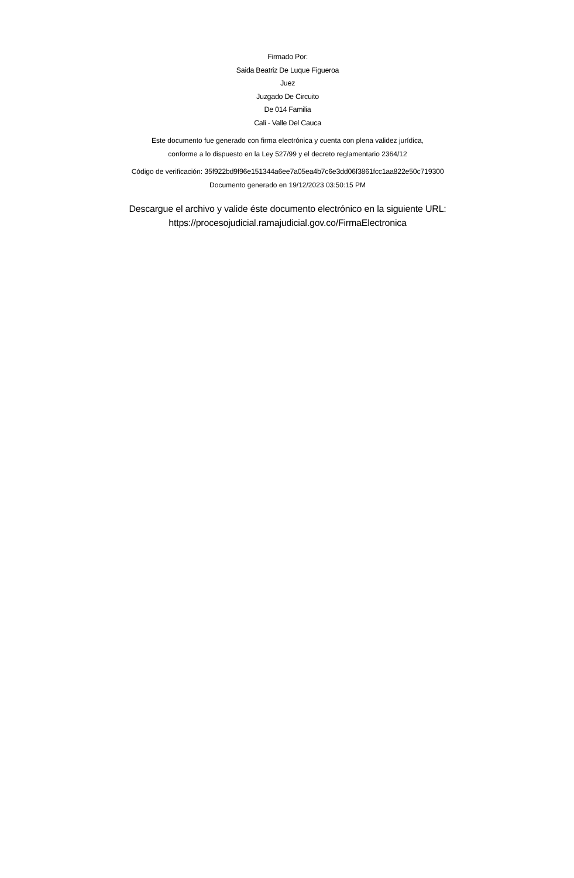Firmado Por:
Saida Beatriz De Luque Figueroa
Juez
Juzgado De Circuito
De 014 Familia
Cali - Valle Del Cauca
Este documento fue generado con firma electrónica y cuenta con plena validez jurídica,
conforme a lo dispuesto en la Ley 527/99 y el decreto reglamentario 2364/12
Código de verificación: 35f922bd9f96e151344a6ee7a05ea4b7c6e3dd06f3861fcc1aa822e50c719300
Documento generado en 19/12/2023 03:50:15 PM
Descargue el archivo y valide éste documento electrónico en la siguiente URL:
https://procesojudicial.ramajudicial.gov.co/FirmaElectronica